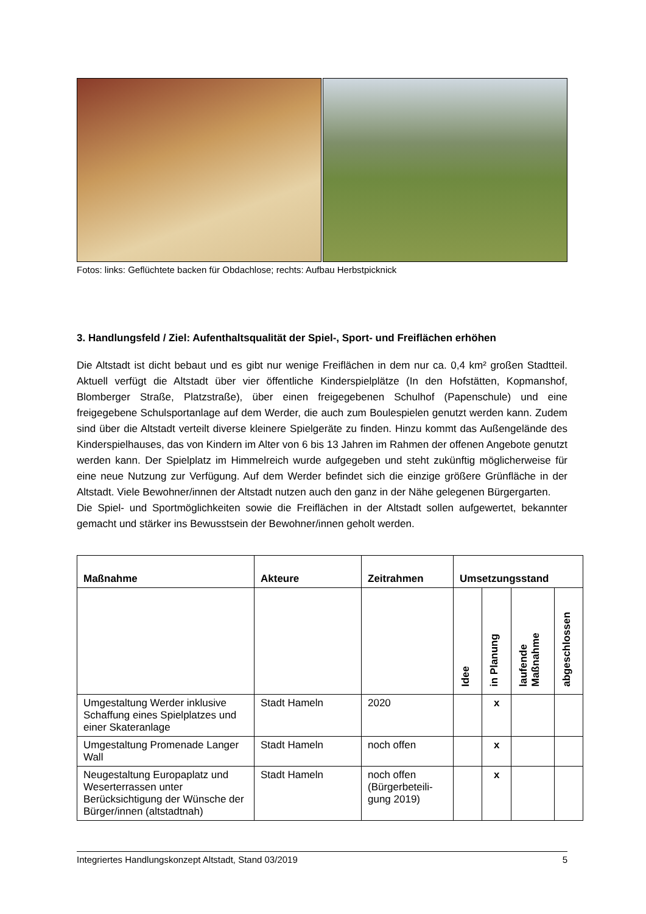Fotos: links: Geflüchtete backen für Obdachlose; rechts: Aufbau Herbstpicknick
3. Handlungsfeld / Ziel: Aufenthaltsqualität der Spiel-, Sport- und Freiflächen erhöhen
Die Altstadt ist dicht bebaut und es gibt nur wenige Freiflächen in dem nur ca. 0,4 km² großen Stadtteil. Aktuell verfügt die Altstadt über vier öffentliche Kinderspielplätze (In den Hofstätten, Kopmanshof, Blomberger Straße, Platzstraße), über einen freigegebenen Schulhof (Papenschule) und eine freigegebene Schulsportanlage auf dem Werder, die auch zum Boulespielen genutzt werden kann. Zudem sind über die Altstadt verteilt diverse kleinere Spielgeräte zu finden. Hinzu kommt das Außengelände des Kinderspielhauses, das von Kindern im Alter von 6 bis 13 Jahren im Rahmen der offenen Angebote genutzt werden kann. Der Spielplatz im Himmelreich wurde aufgegeben und steht zukünftig möglicherweise für eine neue Nutzung zur Verfügung. Auf dem Werder befindet sich die einzige größere Grünfläche in der Altstadt. Viele Bewohner/innen der Altstadt nutzen auch den ganz in der Nähe gelegenen Bürgergarten.
Die Spiel- und Sportmöglichkeiten sowie die Freiflächen in der Altstadt sollen aufgewertet, bekannter gemacht und stärker ins Bewusstsein der Bewohner/innen geholt werden.
| Maßnahme | Akteure | Zeitrahmen | Umsetzungsstand | | | |
| --- | --- | --- | --- | --- | --- | --- |
| | | | Idee | in Planung | laufende Maßnahme | abgeschlossen |
| Umgestaltung Werder inklusive Schaffung eines Spielplatzes und einer Skateranlage | Stadt Hameln | 2020 | | x | | |
| Umgestaltung Promenade Langer Wall | Stadt Hameln | noch offen | | x | | |
| Neugestaltung Europaplatz und Weserterrassen unter Berücksichtigung der Wünsche der Bürger/innen (altstadtnah) | Stadt Hameln | noch offen (Bürgerbeteili-gung 2019) | | x | | |
Integriertes Handlungskonzept Altstadt, Stand 03/2019 5